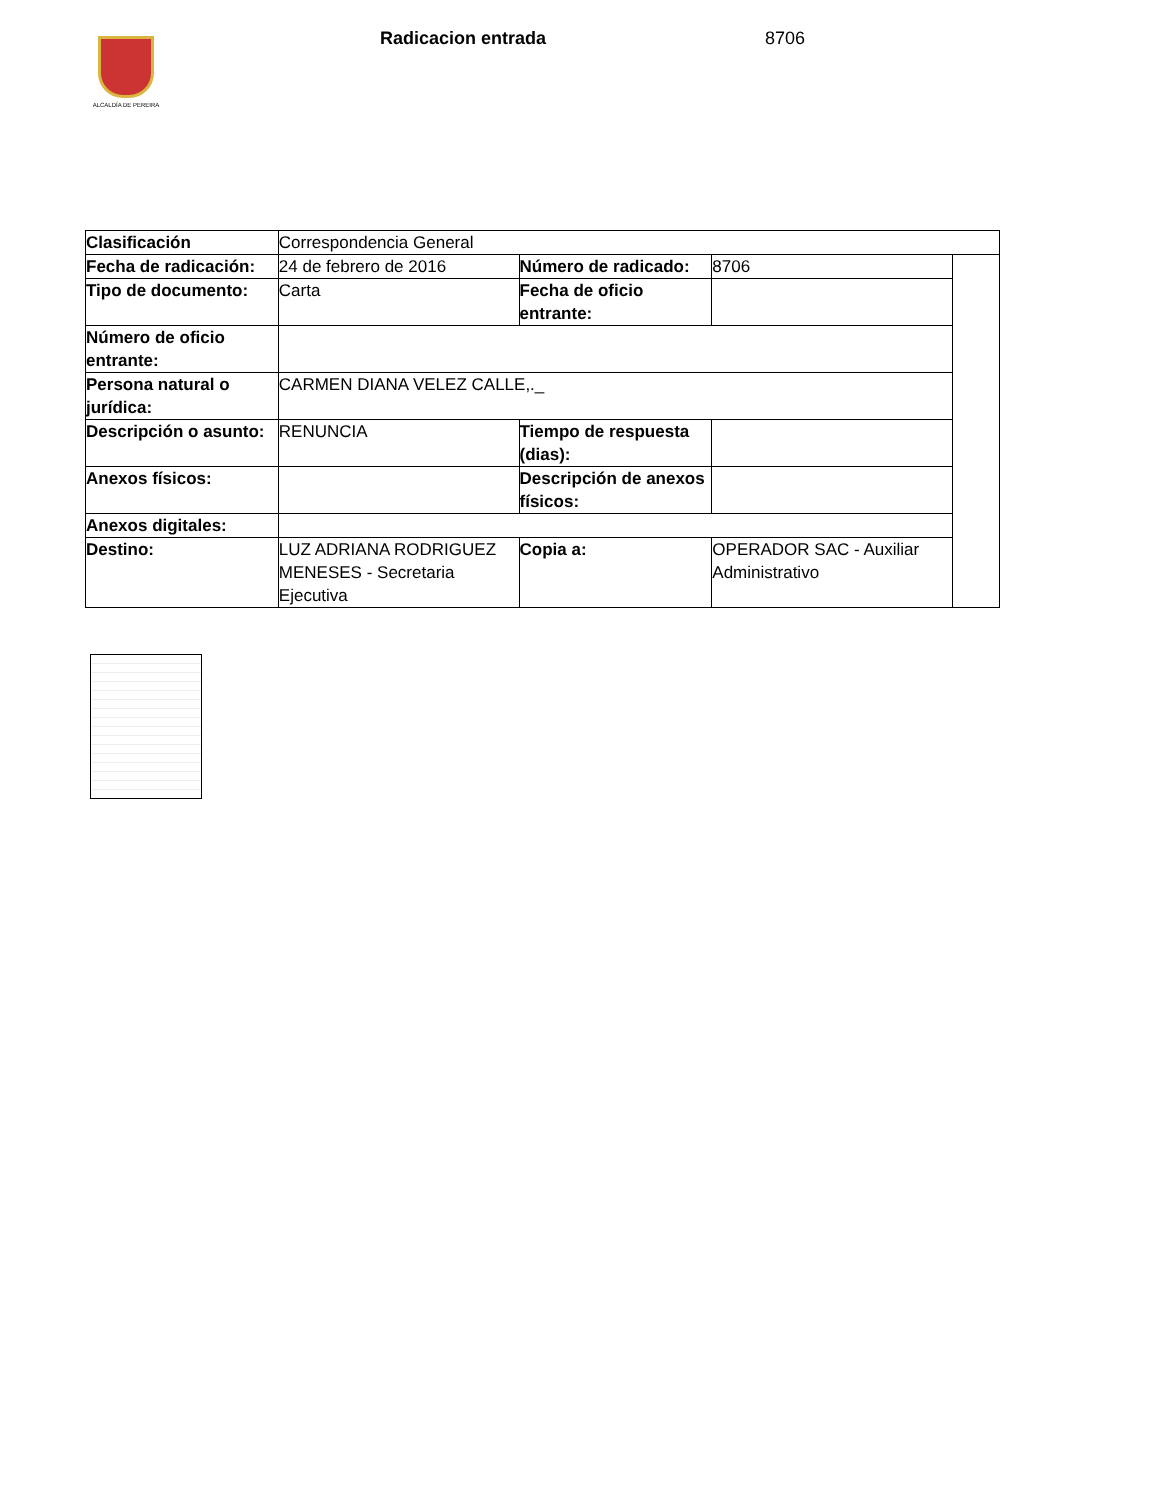ALCALDÍA DE PEREIRA Radicacion entrada 8706
| Clasificación | Correspondencia General | | | |
| Fecha de radicación: | 24 de febrero de 2016 | Número de radicado: | 8706 | |
| Tipo de documento: | Carta | Fecha de oficio entrante: | | |
| Número de oficio entrante: | | | | |
| Persona natural o jurídica: | CARMEN DIANA VELEZ CALLE,._ | | | |
| Descripción o asunto: | RENUNCIA | Tiempo de respuesta (dias): | | |
| Anexos físicos: | | Descripción de anexos físicos: | | |
| Anexos digitales: | | | | |
| Destino: | LUZ ADRIANA RODRIGUEZ MENESES - Secretaria Ejecutiva | Copia a: | OPERADOR SAC - Auxiliar Administrativo | |